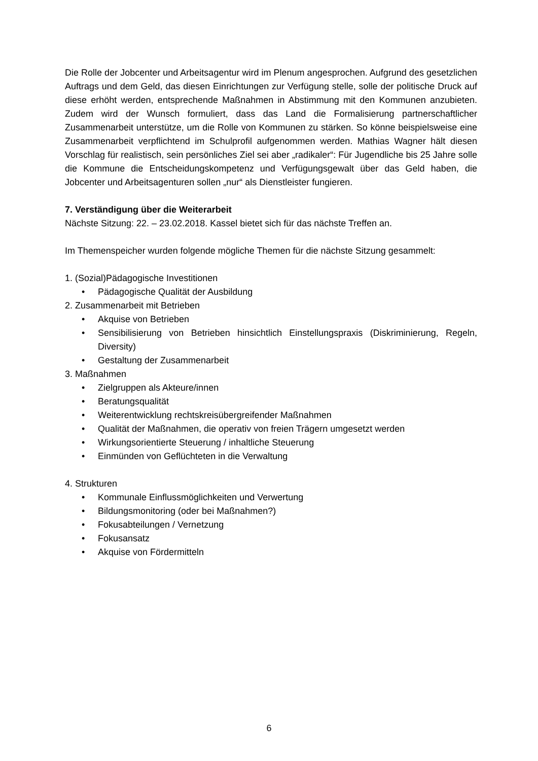Die Rolle der Jobcenter und Arbeitsagentur wird im Plenum angesprochen. Aufgrund des gesetzlichen Auftrags und dem Geld, das diesen Einrichtungen zur Verfügung stelle, solle der politische Druck auf diese erhöht werden, entsprechende Maßnahmen in Abstimmung mit den Kommunen anzubieten. Zudem wird der Wunsch formuliert, dass das Land die Formalisierung partnerschaftlicher Zusammenarbeit unterstütze, um die Rolle von Kommunen zu stärken. So könne beispielsweise eine Zusammenarbeit verpflichtend im Schulprofil aufgenommen werden. Mathias Wagner hält diesen Vorschlag für realistisch, sein persönliches Ziel sei aber „radikaler“: Für Jugendliche bis 25 Jahre solle die Kommune die Entscheidungskompetenz und Verfügungsgewalt über das Geld haben, die Jobcenter und Arbeitsagenturen sollen „nur“ als Dienstleister fungieren.
7. Verständigung über die Weiterarbeit
Nächste Sitzung: 22. – 23.02.2018. Kassel bietet sich für das nächste Treffen an.
Im Themenspeicher wurden folgende mögliche Themen für die nächste Sitzung gesammelt:
1. (Sozial)Pädagogische Investitionen
• Pädagogische Qualität der Ausbildung
2. Zusammenarbeit mit Betrieben
• Akquise von Betrieben
• Sensibilisierung von Betrieben hinsichtlich Einstellungspraxis (Diskriminierung, Regeln, Diversity)
• Gestaltung der Zusammenarbeit
3. Maßnahmen
• Zielgruppen als Akteure/innen
• Beratungsqualität
• Weiterentwicklung rechtskreisübergreifender Maßnahmen
• Qualität der Maßnahmen, die operativ von freien Trägern umgesetzt werden
• Wirkungsorientierte Steuerung / inhaltliche Steuerung
• Einmünden von Geflüchteten in die Verwaltung
4. Strukturen
• Kommunale Einflussmöglichkeiten und Verwertung
• Bildungsmonitoring (oder bei Maßnahmen?)
• Fokusabteilungen / Vernetzung
• Fokusansatz
• Akquise von Fördermitteln
6